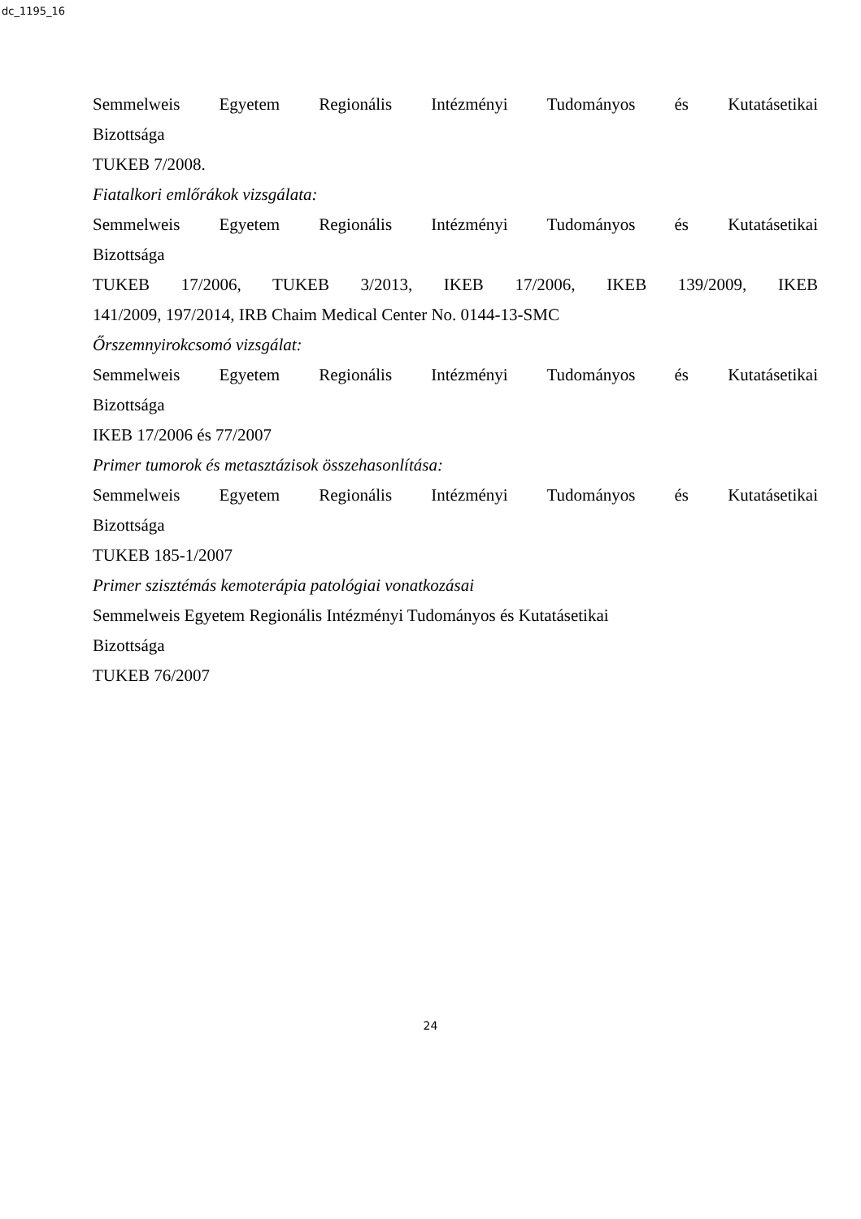dc_1195_16
Semmelweis Egyetem Regionális Intézményi Tudományos és Kutatásetikai
Bizottsága
TUKEB 7/2008.
Fiatalkori emlőrákok vizsgálata:
Semmelweis Egyetem Regionális Intézményi Tudományos és Kutatásetikai
Bizottsága
TUKEB 17/2006, TUKEB 3/2013, IKEB 17/2006, IKEB 139/2009, IKEB
141/2009, 197/2014, IRB Chaim Medical Center No. 0144-13-SMC
Őrszemnyirokcsomó vizsgálat:
Semmelweis Egyetem Regionális Intézményi Tudományos és Kutatásetikai
Bizottsága
IKEB 17/2006 és 77/2007
Primer tumorok és metasztázisok összehasonlítása:
Semmelweis Egyetem Regionális Intézményi Tudományos és Kutatásetikai
Bizottsága
TUKEB 185-1/2007
Primer szisztémás kemoterápia patológiai vonatkozásai
Semmelweis Egyetem Regionális Intézményi Tudományos és Kutatásetikai
Bizottsága
TUKEB 76/2007
24